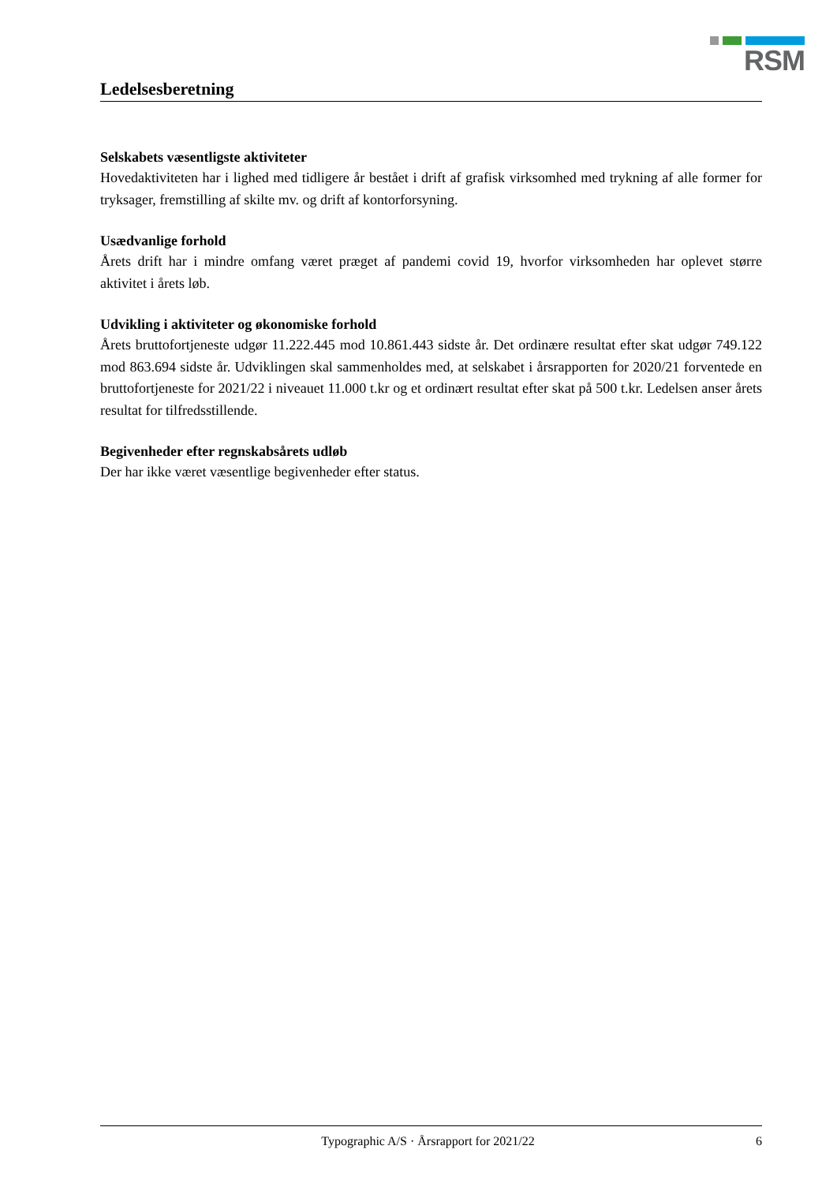RSM
Ledelsesberetning
Selskabets væsentligste aktiviteter
Hovedaktiviteten har i lighed med tidligere år bestået i drift af grafisk virksomhed med trykning af alle former for tryksager, fremstilling af skilte mv. og drift af kontorforsyning.
Usædvanlige forhold
Årets drift har i mindre omfang været præget af pandemi covid 19, hvorfor virksomheden har oplevet større aktivitet i årets løb.
Udvikling i aktiviteter og økonomiske forhold
Årets bruttofortjeneste udgør 11.222.445 mod 10.861.443 sidste år. Det ordinære resultat efter skat udgør 749.122 mod 863.694 sidste år. Udviklingen skal sammenholdes med, at selskabet i årsrapporten for 2020/21 forventede en bruttofortjeneste for 2021/22 i niveauet 11.000 t.kr og et ordinært resultat efter skat på 500 t.kr. Ledelsen anser årets resultat for tilfredsstillende.
Begivenheder efter regnskabsårets udløb
Der har ikke været væsentlige begivenheder efter status.
Typographic A/S · Årsrapport for 2021/22 6